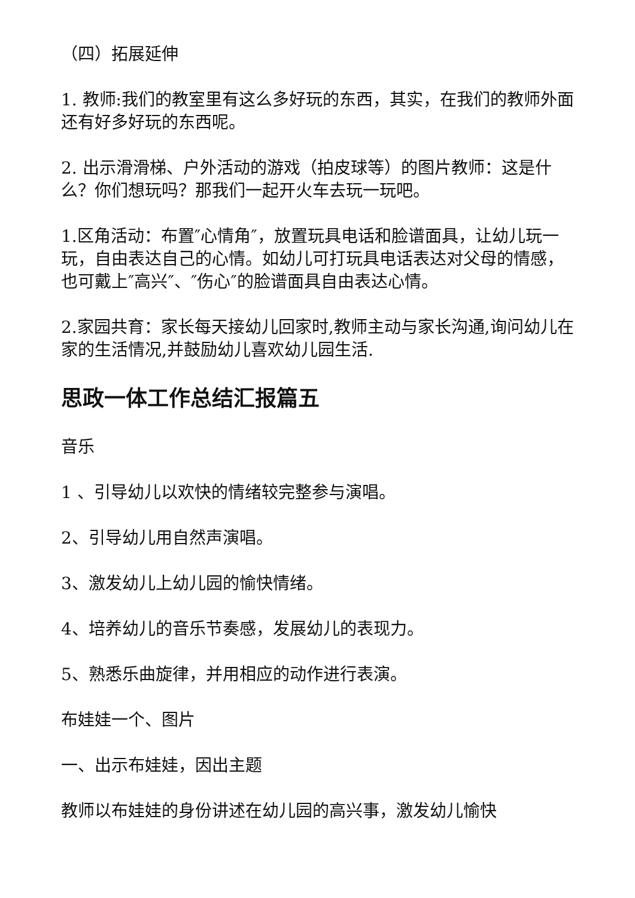（四）拓展延伸
1. 教师:我们的教室里有这么多好玩的东西，其实，在我们的教师外面还有好多好玩的东西呢。
2. 出示滑滑梯、户外活动的游戏（拍皮球等）的图片教师：这是什么？你们想玩吗？那我们一起开火车去玩一玩吧。
1.区角活动：布置″心情角″，放置玩具电话和脸谱面具，让幼儿玩一玩，自由表达自己的心情。如幼儿可打玩具电话表达对父母的情感，也可戴上″高兴″、″伤心″的脸谱面具自由表达心情。
2.家园共育：家长每天接幼儿回家时,教师主动与家长沟通,询问幼儿在家的生活情况,并鼓励幼儿喜欢幼儿园生活.
思政一体工作总结汇报篇五
音乐
1 、引导幼儿以欢快的情绪较完整参与演唱。
2、引导幼儿用自然声演唱。
3、激发幼儿上幼儿园的愉快情绪。
4、培养幼儿的音乐节奏感，发展幼儿的表现力。
5、熟悉乐曲旋律，并用相应的动作进行表演。
布娃娃一个、图片
一、出示布娃娃，因出主题
教师以布娃娃的身份讲述在幼儿园的高兴事，激发幼儿愉快